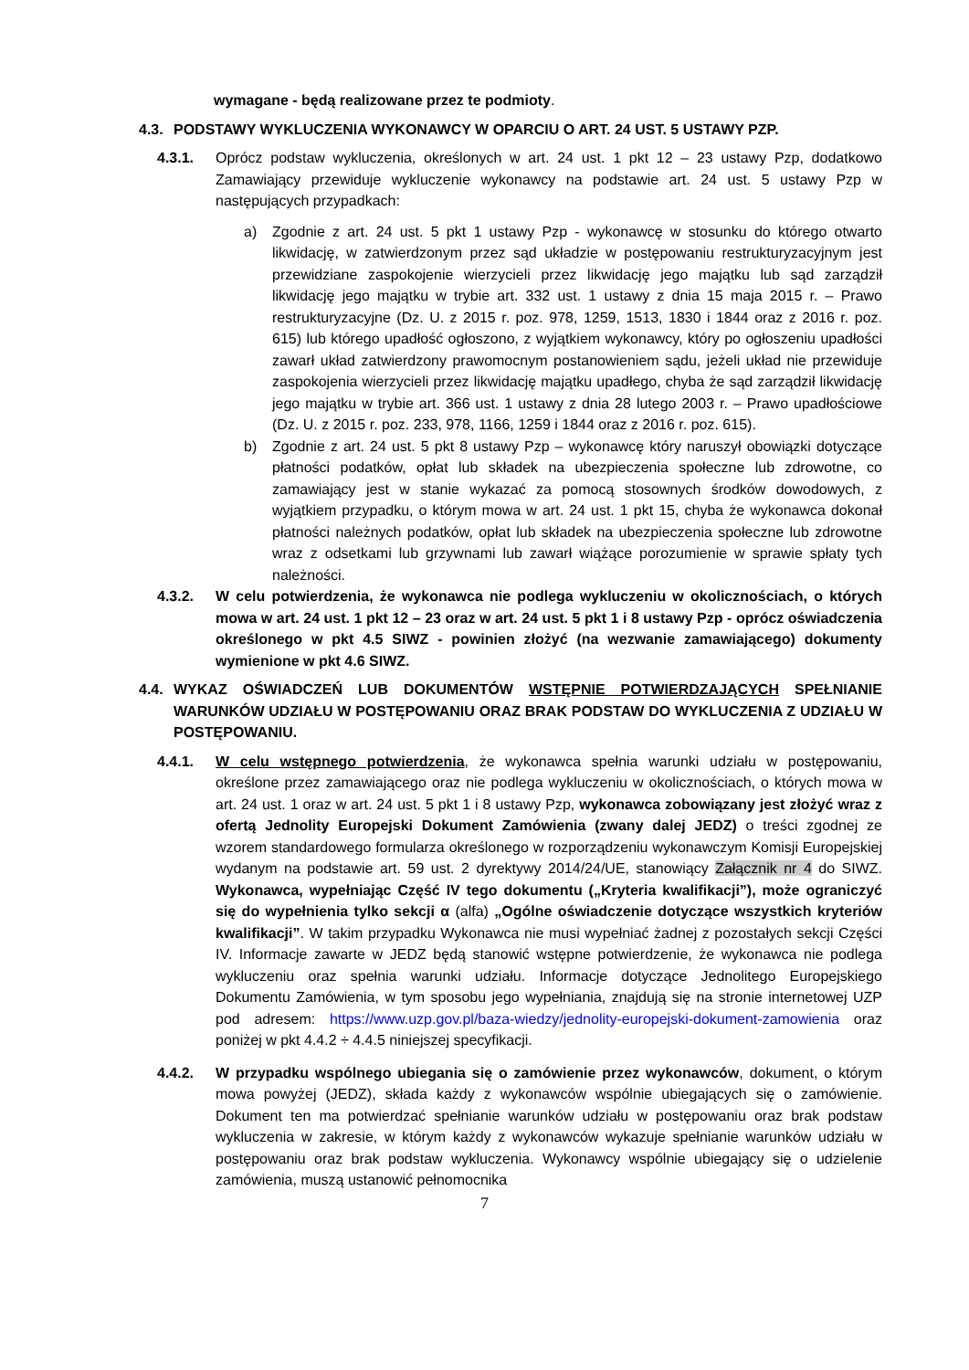wymagane - będą realizowane przez te podmioty.
4.3. PODSTAWY WYKLUCZENIA WYKONAWCY W OPARCIU O ART. 24 UST. 5 USTAWY PZP.
4.3.1. Oprócz podstaw wykluczenia, określonych w art. 24 ust. 1 pkt 12 – 23 ustawy Pzp, dodatkowo Zamawiający przewiduje wykluczenie wykonawcy na podstawie art. 24 ust. 5 ustawy Pzp w następujących przypadkach:
a) Zgodnie z art. 24 ust. 5 pkt 1 ustawy Pzp - wykonawcę w stosunku do którego otwarto likwidację, w zatwierdzonym przez sąd układzie w postępowaniu restrukturyzacyjnym jest przewidziane zaspokojenie wierzycieli przez likwidację jego majątku lub sąd zarządził likwidację jego majątku w trybie art. 332 ust. 1 ustawy z dnia 15 maja 2015 r. – Prawo restrukturyzacyjne (Dz. U. z 2015 r. poz. 978, 1259, 1513, 1830 i 1844 oraz z 2016 r. poz. 615) lub którego upadłość ogłoszono, z wyjątkiem wykonawcy, który po ogłoszeniu upadłości zawarł układ zatwierdzony prawomocnym postanowieniem sądu, jeżeli układ nie przewiduje zaspokojenia wierzycieli przez likwidację majątku upadłego, chyba że sąd zarządził likwidację jego majątku w trybie art. 366 ust. 1 ustawy z dnia 28 lutego 2003 r. – Prawo upadłościowe (Dz. U. z 2015 r. poz. 233, 978, 1166, 1259 i 1844 oraz z 2016 r. poz. 615).
b) Zgodnie z art. 24 ust. 5 pkt 8 ustawy Pzp – wykonawcę który naruszył obowiązki dotyczące płatności podatków, opłat lub składek na ubezpieczenia społeczne lub zdrowotne, co zamawiający jest w stanie wykazać za pomocą stosownych środków dowodowych, z wyjątkiem przypadku, o którym mowa w art. 24 ust. 1 pkt 15, chyba że wykonawca dokonał płatności należnych podatków, opłat lub składek na ubezpieczenia społeczne lub zdrowotne wraz z odsetkami lub grzywnami lub zawarł wiążące porozumienie w sprawie spłaty tych należności.
4.3.2. W celu potwierdzenia, że wykonawca nie podlega wykluczeniu w okolicznościach, o których mowa w art. 24 ust. 1 pkt 12 – 23 oraz w art. 24 ust. 5 pkt 1 i 8 ustawy Pzp - oprócz oświadczenia określonego w pkt 4.5 SIWZ - powinien złożyć (na wezwanie zamawiającego) dokumenty wymienione w pkt 4.6 SIWZ.
4.4. WYKAZ OŚWIADCZEŃ LUB DOKUMENTÓW WSTĘPNIE POTWIERDZAJĄCYCH SPEŁNIANIE WARUNKÓW UDZIAŁU W POSTĘPOWANIU ORAZ BRAK PODSTAW DO WYKLUCZENIA Z UDZIAŁU W POSTĘPOWANIU.
4.4.1. W celu wstępnego potwierdzenia, że wykonawca spełnia warunki udziału w postępowaniu, określone przez zamawiającego oraz nie podlega wykluczeniu w okolicznościach, o których mowa w art. 24 ust. 1 oraz w art. 24 ust. 5 pkt 1 i 8 ustawy Pzp, wykonawca zobowiązany jest złożyć wraz z ofertą Jednolity Europejski Dokument Zamówienia (zwany dalej JEDZ) o treści zgodnej ze wzorem standardowego formularza określonego w rozporządzeniu wykonawczym Komisji Europejskiej wydanym na podstawie art. 59 ust. 2 dyrektywy 2014/24/UE, stanowiący Załącznik nr 4 do SIWZ. Wykonawca, wypełniając Część IV tego dokumentu („Kryteria kwalifikacji”), może ograniczyć się do wypełnienia tylko sekcji α (alfa) „Ogólne oświadczenie dotyczące wszystkich kryteriów kwalifikacji”. W takim przypadku Wykonawca nie musi wypełniać żadnej z pozostałych sekcji Części IV. Informacje zawarte w JEDZ będą stanowić wstępne potwierdzenie, że wykonawca nie podlega wykluczeniu oraz spełnia warunki udziału. Informacje dotyczące Jednolitego Europejskiego Dokumentu Zamówienia, w tym sposobu jego wypełniania, znajdują się na stronie internetowej UZP pod adresem: https://www.uzp.gov.pl/baza-wiedzy/jednolity-europejski-dokument-zamowienia oraz poniżej w pkt 4.4.2 ÷ 4.4.5 niniejszej specyfikacji.
4.4.2. W przypadku wspólnego ubiegania się o zamówienie przez wykonawców, dokument, o którym mowa powyżej (JEDZ), składa każdy z wykonawców wspólnie ubiegających się o zamówienie. Dokument ten ma potwierdzać spełnianie warunków udziału w postępowaniu oraz brak podstaw wykluczenia w zakresie, w którym każdy z wykonawców wykazuje spełnianie warunków udziału w postępowaniu oraz brak podstaw wykluczenia. Wykonawcy wspólnie ubiegający się o udzielenie zamówienia, muszą ustanowić pełnomocnika
7